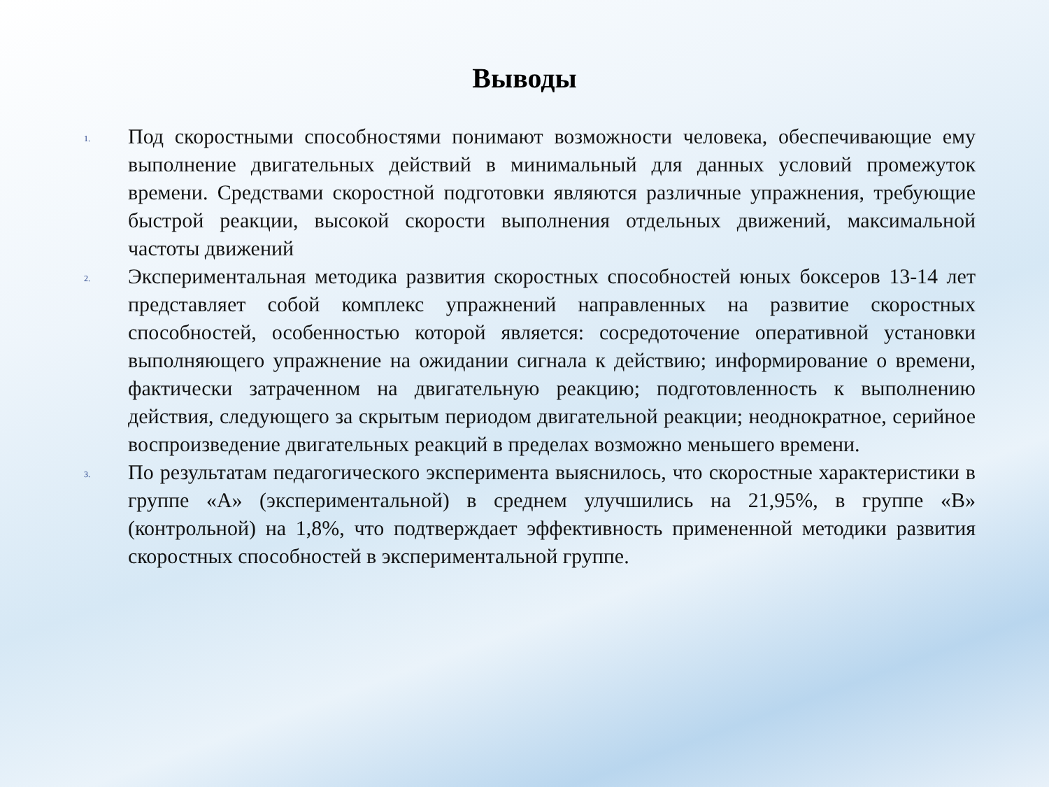Выводы
1.
Под скоростными способностями понимают возможности человека, обеспечивающие ему выполнение двигательных действий в минимальный для данных условий промежуток времени. Средствами скоростной подготовки являются различные упражнения, требующие быстрой реакции, высокой скорости выполнения отдельных движений, максимальной частоты движений
2.
Экспериментальная методика развития скоростных способностей юных боксеров 13-14 лет представляет собой комплекс упражнений направленных на развитие скоростных способностей, особенностью которой является: сосредоточение оперативной установки выполняющего упражнение на ожидании сигнала к действию; информирование о времени, фактически затраченном на двигательную реакцию; подготовленность к выполнению действия, следующего за скрытым периодом двигательной реакции; неоднократное, серийное воспроизведение двигательных реакций в пределах возможно меньшего времени.
3.
По результатам педагогического эксперимента выяснилось, что скоростные характеристики в группе «А» (экспериментальной) в среднем улучшились на 21,95%, в группе «В» (контрольной) на 1,8%, что подтверждает эффективность примененной методики развития скоростных способностей в экспериментальной группе.